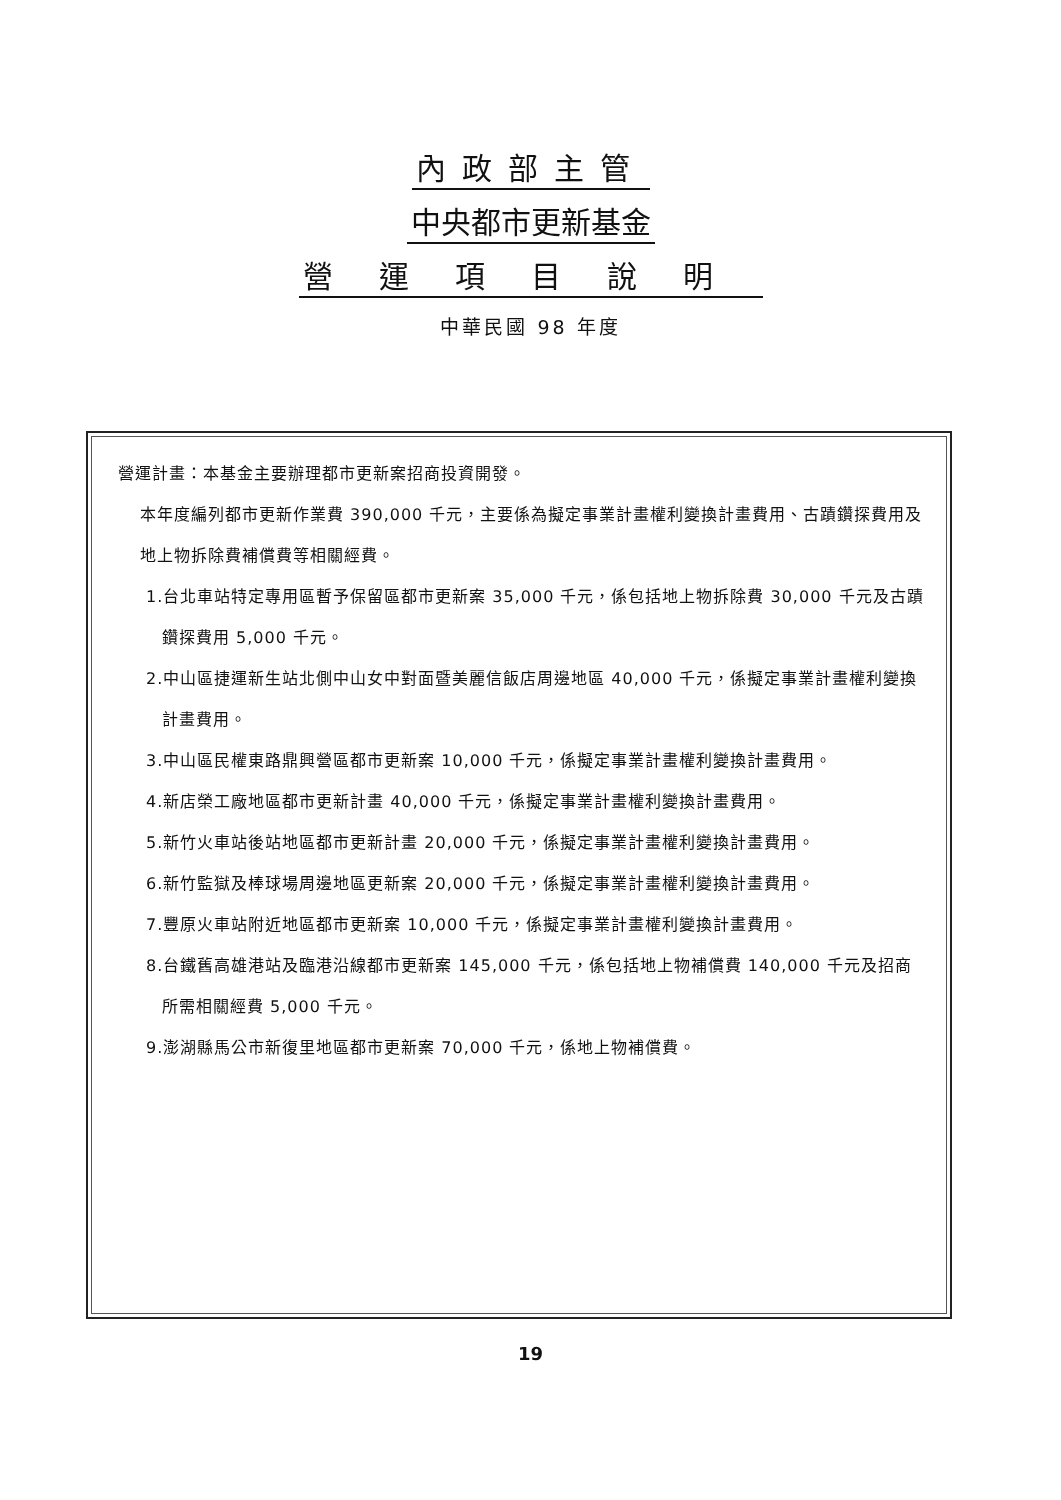內政部主管
中央都市更新基金
營運項目說明
中華民國 98 年度
營運計畫：本基金主要辦理都市更新案招商投資開發。
本年度編列都市更新作業費 390,000 千元，主要係為擬定事業計畫權利變換計畫費用、古蹟鑽探費用及地上物拆除費補償費等相關經費。
1.台北車站特定專用區暫予保留區都市更新案 35,000 千元，係包括地上物拆除費 30,000 千元及古蹟鑽探費用 5,000 千元。
2.中山區捷運新生站北側中山女中對面暨美麗信飯店周邊地區 40,000 千元，係擬定事業計畫權利變換計畫費用。
3.中山區民權東路鼎興營區都市更新案 10,000 千元，係擬定事業計畫權利變換計畫費用。
4.新店榮工廠地區都市更新計畫 40,000 千元，係擬定事業計畫權利變換計畫費用。
5.新竹火車站後站地區都市更新計畫 20,000 千元，係擬定事業計畫權利變換計畫費用。
6.新竹監獄及棒球場周邊地區更新案 20,000 千元，係擬定事業計畫權利變換計畫費用。
7.豐原火車站附近地區都市更新案 10,000 千元，係擬定事業計畫權利變換計畫費用。
8.台鐵舊高雄港站及臨港沿線都市更新案 145,000 千元，係包括地上物補償費 140,000 千元及招商所需相關經費 5,000 千元。
9.澎湖縣馬公市新復里地區都市更新案 70,000 千元，係地上物補償費。
19